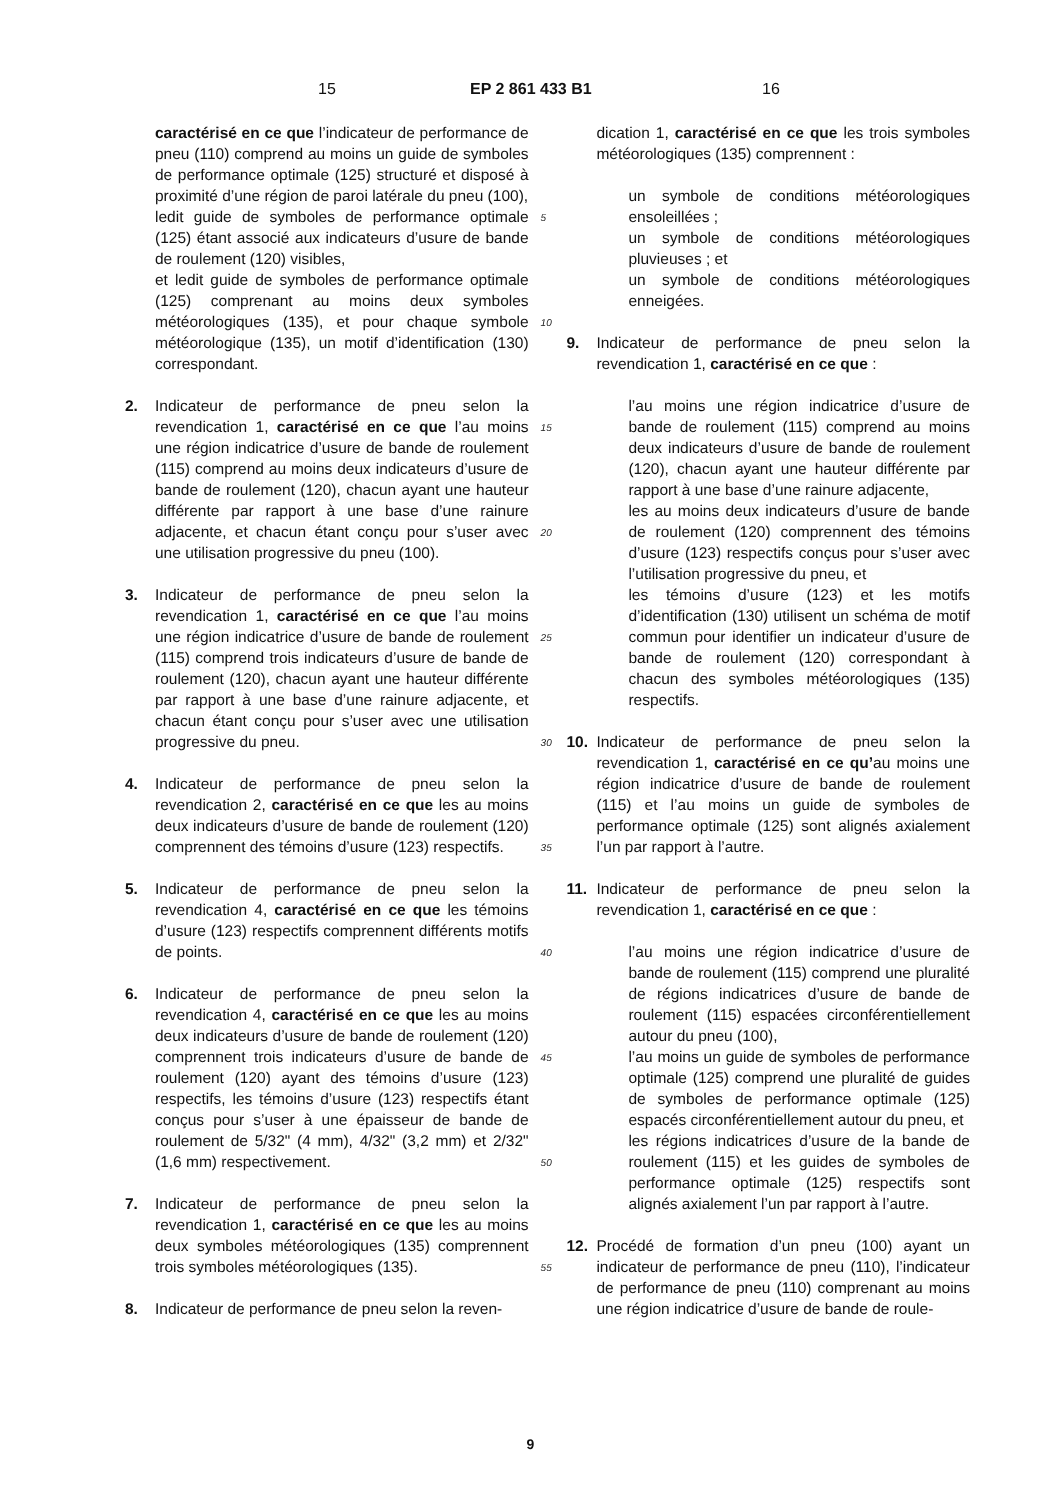15 EP 2 861 433 B1 16
caractérisé en ce que l’indicateur de performance de pneu (110) comprend au moins un guide de symboles de performance optimale (125) structuré et disposé à proximité d’une région de paroi latérale du pneu (100),
ledit guide de symboles de performance optimale (125) étant associé aux indicateurs d’usure de bande de roulement (120) visibles,
et ledit guide de symboles de performance optimale (125) comprenant au moins deux symboles météorologiques (135), et pour chaque symbole météorologique (135), un motif d’identification (130) correspondant.
2. Indicateur de performance de pneu selon la revendication 1, caractérisé en ce que l’au moins une région indicatrice d’usure de bande de roulement (115) comprend au moins deux indicateurs d’usure de bande de roulement (120), chacun ayant une hauteur différente par rapport à une base d’une rainure adjacente, et chacun étant conçu pour s’user avec une utilisation progressive du pneu (100).
3. Indicateur de performance de pneu selon la revendication 1, caractérisé en ce que l’au moins une région indicatrice d’usure de bande de roulement (115) comprend trois indicateurs d’usure de bande de roulement (120), chacun ayant une hauteur différente par rapport à une base d’une rainure adjacente, et chacun étant conçu pour s’user avec une utilisation progressive du pneu.
4. Indicateur de performance de pneu selon la revendication 2, caractérisé en ce que les au moins deux indicateurs d’usure de bande de roulement (120) comprennent des témoins d’usure (123) respectifs.
5. Indicateur de performance de pneu selon la revendication 4, caractérisé en ce que les témoins d’usure (123) respectifs comprennent différents motifs de points.
6. Indicateur de performance de pneu selon la revendication 4, caractérisé en ce que les au moins deux indicateurs d’usure de bande de roulement (120) comprennent trois indicateurs d’usure de bande de roulement (120) ayant des témoins d’usure (123) respectifs, les témoins d’usure (123) respectifs étant conçus pour s’user à une épaisseur de bande de roulement de 5/32" (4 mm), 4/32" (3,2 mm) et 2/32" (1,6 mm) respectivement.
7. Indicateur de performance de pneu selon la revendication 1, caractérisé en ce que les au moins deux symboles météorologiques (135) comprennent trois symboles météorologiques (135).
8. Indicateur de performance de pneu selon la reven-
5
10
15
20
25
30
35
40
45
50
55
dication 1, caractérisé en ce que les trois symboles météorologiques (135) comprennent :
un symbole de conditions météorologiques ensoleillées ;
un symbole de conditions météorologiques pluvieuses ; et
un symbole de conditions météorologiques enneigées.
9. Indicateur de performance de pneu selon la revendication 1, caractérisé en ce que :
l’au moins une région indicatrice d’usure de bande de roulement (115) comprend au moins deux indicateurs d’usure de bande de roulement (120), chacun ayant une hauteur différente par rapport à une base d’une rainure adjacente,
les au moins deux indicateurs d’usure de bande de roulement (120) comprennent des témoins d’usure (123) respectifs conçus pour s’user avec l’utilisation progressive du pneu, et
les témoins d’usure (123) et les motifs d’identification (130) utilisent un schéma de motif commun pour identifier un indicateur d’usure de bande de roulement (120) correspondant à chacun des symboles météorologiques (135) respectifs.
10. Indicateur de performance de pneu selon la revendication 1, caractérisé en ce qu’au moins une région indicatrice d’usure de bande de roulement (115) et l’au moins un guide de symboles de performance optimale (125) sont alignés axialement l’un par rapport à l’autre.
11. Indicateur de performance de pneu selon la revendication 1, caractérisé en ce que :
l’au moins une région indicatrice d’usure de bande de roulement (115) comprend une pluralité de régions indicatrices d’usure de bande de roulement (115) espacées circonférentiellement autour du pneu (100),
l’au moins un guide de symboles de performance optimale (125) comprend une pluralité de guides de symboles de performance optimale (125) espacés circonférentiellement autour du pneu, et
les régions indicatrices d’usure de la bande de roulement (115) et les guides de symboles de performance optimale (125) respectifs sont alignés axialement l’un par rapport à l’autre.
12. Procédé de formation d’un pneu (100) ayant un indicateur de performance de pneu (110), l’indicateur de performance de pneu (110) comprenant au moins une région indicatrice d’usure de bande de roule-
9